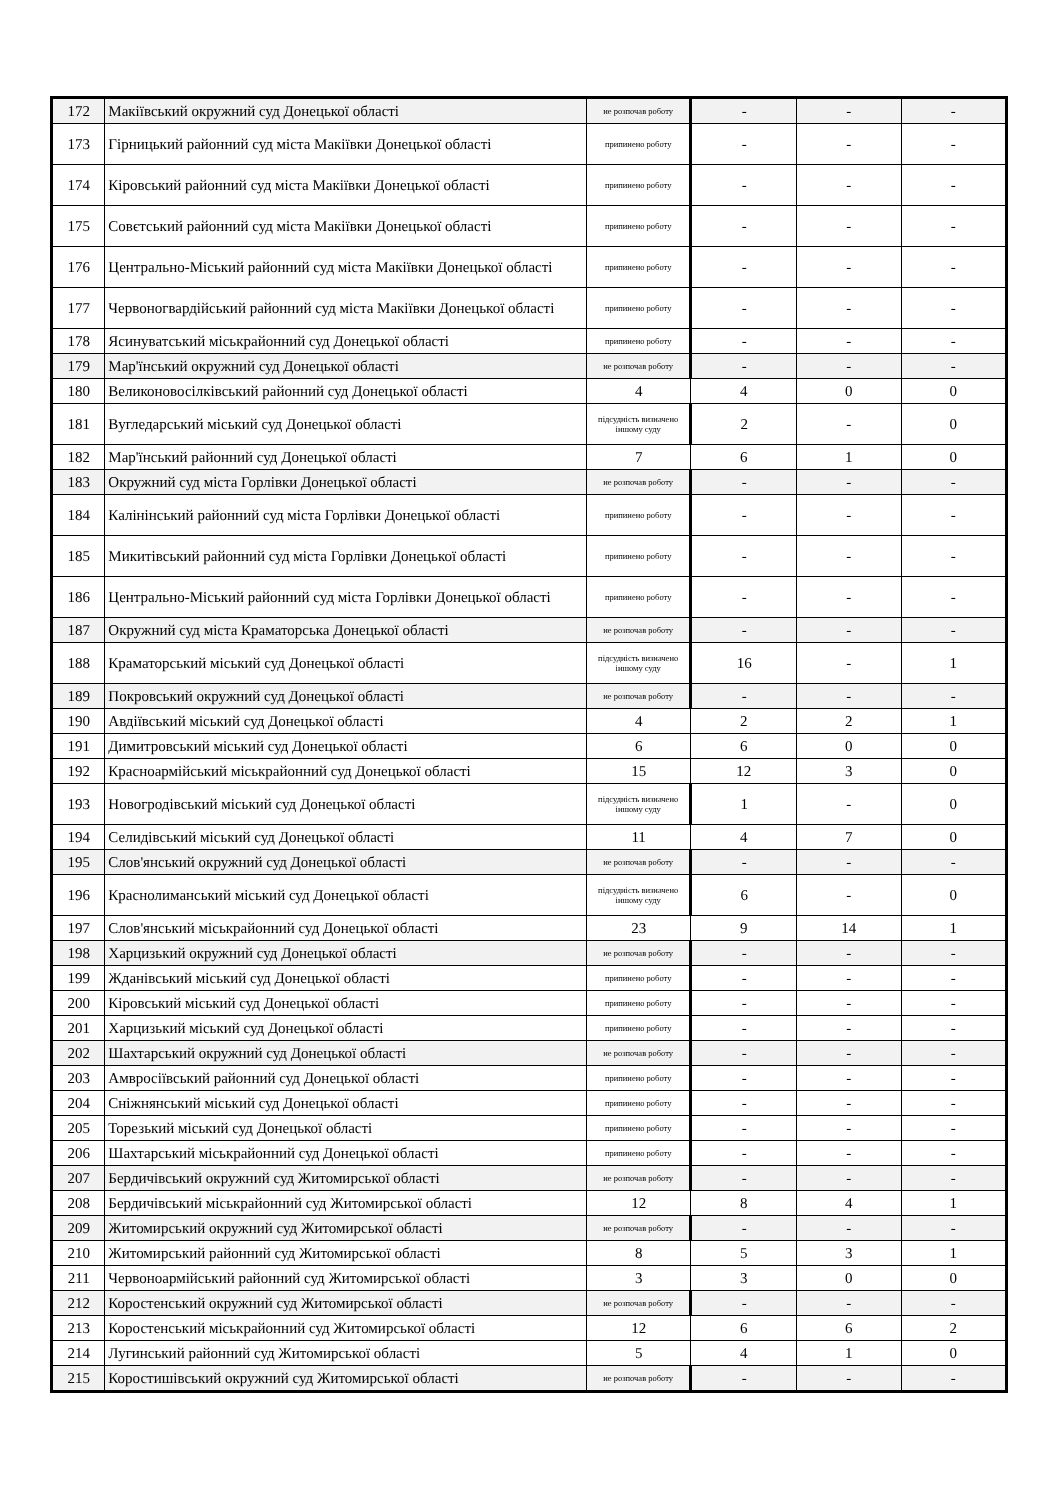| 172 | Макіївський окружний суд Донецької області | не розпочав роботу | - | - | - |
| 173 | Гірницький районний суд міста Макіївки Донецької області | припинено роботу | - | - | - |
| 174 | Кіровський районний суд міста Макіївки Донецької області | припинено роботу | - | - | - |
| 175 | Совєтський районний суд міста Макіївки Донецької області | припинено роботу | - | - | - |
| 176 | Центрально-Міський районний суд міста Макіївки Донецької області | припинено роботу | - | - | - |
| 177 | Червоногвардійський районний суд міста Макіївки Донецької області | припинено роботу | - | - | - |
| 178 | Ясинуватський міськрайонний суд Донецької області | припинено роботу | - | - | - |
| 179 | Мар'їнський окружний суд Донецької області | не розпочав роботу | - | - | - |
| 180 | Великоновосілківський районний суд Донецької області | 4 | 4 | 0 | 0 |
| 181 | Вугледарський міський суд Донецької області | підсудність визначено іншому суду | 2 | - | 0 |
| 182 | Мар'їнський районний суд Донецької області | 7 | 6 | 1 | 0 |
| 183 | Окружний суд міста Горлівки Донецької області | не розпочав роботу | - | - | - |
| 184 | Калінінський районний суд міста Горлівки Донецької області | припинено роботу | - | - | - |
| 185 | Микитівський районний суд міста Горлівки Донецької області | припинено роботу | - | - | - |
| 186 | Центрально-Міський районний суд міста Горлівки Донецької області | припинено роботу | - | - | - |
| 187 | Окружний суд міста Краматорська Донецької області | не розпочав роботу | - | - | - |
| 188 | Краматорський міський суд Донецької області | підсудність визначено іншому суду | 16 | - | 1 |
| 189 | Покровський окружний суд Донецької області | не розпочав роботу | - | - | - |
| 190 | Авдіївський міський суд Донецької області | 4 | 2 | 2 | 1 |
| 191 | Димитровський міський суд Донецької області | 6 | 6 | 0 | 0 |
| 192 | Красноармійський міськрайонний суд Донецької області | 15 | 12 | 3 | 0 |
| 193 | Новогродівський міський суд Донецької області | підсудність визначено іншому суду | 1 | - | 0 |
| 194 | Селидівський міський суд Донецької області | 11 | 4 | 7 | 0 |
| 195 | Слов'янський окружний суд Донецької області | не розпочав роботу | - | - | - |
| 196 | Краснолиманський міський суд Донецької області | підсудність визначено іншому суду | 6 | - | 0 |
| 197 | Слов'янський міськрайонний суд Донецької області | 23 | 9 | 14 | 1 |
| 198 | Харцизький окружний суд Донецької області | не розпочав роботу | - | - | - |
| 199 | Жданівський міський суд Донецької області | припинено роботу | - | - | - |
| 200 | Кіровський міський суд Донецької області | припинено роботу | - | - | - |
| 201 | Харцизький міський суд Донецької області | припинено роботу | - | - | - |
| 202 | Шахтарський окружний суд Донецької області | не розпочав роботу | - | - | - |
| 203 | Амвросіївський районний суд Донецької області | припинено роботу | - | - | - |
| 204 | Сніжнянський міський суд Донецької області | припинено роботу | - | - | - |
| 205 | Торезький міський суд Донецької області | припинено роботу | - | - | - |
| 206 | Шахтарський міськрайонний суд Донецької області | припинено роботу | - | - | - |
| 207 | Бердичівський окружний суд Житомирської області | не розпочав роботу | - | - | - |
| 208 | Бердичівський міськрайонний суд Житомирської області | 12 | 8 | 4 | 1 |
| 209 | Житомирський окружний суд Житомирської області | не розпочав роботу | - | - | - |
| 210 | Житомирський районний суд Житомирської області | 8 | 5 | 3 | 1 |
| 211 | Червоноармійський районний суд Житомирської області | 3 | 3 | 0 | 0 |
| 212 | Коростенський окружний суд Житомирської області | не розпочав роботу | - | - | - |
| 213 | Коростенський міськрайонний суд Житомирської області | 12 | 6 | 6 | 2 |
| 214 | Лугинський районний суд Житомирської області | 5 | 4 | 1 | 0 |
| 215 | Коростишівський окружний суд Житомирської області | не розпочав роботу | - | - | - |